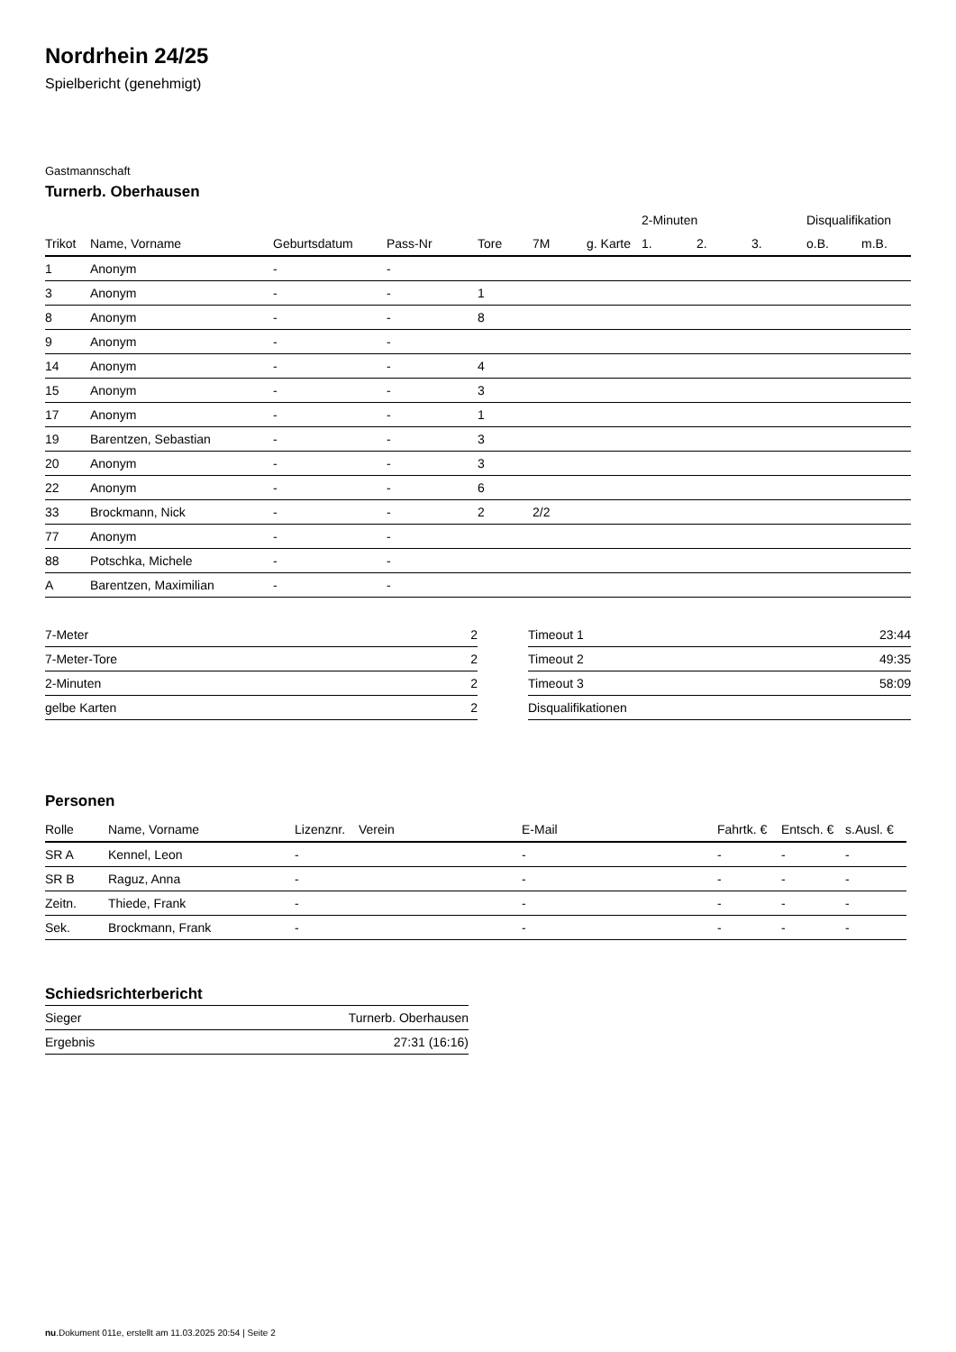Nordrhein 24/25
Spielbericht (genehmigt)
Gastmannschaft
Turnerb. Oberhausen
| | | | | | | | 2-Minuten | | | Disqualifikation | |
| --- | --- | --- | --- | --- | --- | --- | --- | --- | --- | --- | --- |
| Trikot | Name, Vorname | Geburtsdatum | Pass-Nr | Tore | 7M | g. Karte | 1. | 2. | 3. | o.B. | m.B. |
| 1 | Anonym | - | - | | | | | | | | |
| 3 | Anonym | - | - | 1 | | | | | | | |
| 8 | Anonym | - | - | 8 | | | | | | | |
| 9 | Anonym | - | - | | | | | | | | |
| 14 | Anonym | - | - | 4 | | | | | | | |
| 15 | Anonym | - | - | 3 | | | | | | | |
| 17 | Anonym | - | - | 1 | | | | | | | |
| 19 | Barentzen, Sebastian | - | - | 3 | | | | | | | |
| 20 | Anonym | - | - | 3 | | | | | | | |
| 22 | Anonym | - | - | 6 | | | | | | | |
| 33 | Brockmann, Nick | - | - | 2 | 2/2 | | | | | | |
| 77 | Anonym | - | - | | | | | | | | |
| 88 | Potschka, Michele | - | - | | | | | | | | |
| A | Barentzen, Maximilian | - | - | | | | | | | | |
| 7-Meter | 2 |
| 7-Meter-Tore | 2 |
| 2-Minuten | 2 |
| gelbe Karten | 2 |
| Timeout 1 | 23:44 |
| Timeout 2 | 49:35 |
| Timeout 3 | 58:09 |
| Disqualifikationen | |
Personen
| Rolle | Name, Vorname | Lizenznr. | Verein | E-Mail | Fahrtk. € | Entsch. € | s.Ausl. € |
| --- | --- | --- | --- | --- | --- | --- | --- |
| SR A | Kennel, Leon | - | | - | - | - | - |
| SR B | Raguz, Anna | - | | - | - | - | - |
| Zeitn. | Thiede, Frank | - | | - | - | - | - |
| Sek. | Brockmann, Frank | - | | - | - | - | - |
Schiedsrichterbericht
| Sieger | Turnerb. Oberhausen |
| Ergebnis | 27:31 (16:16) |
nu.Dokument 011e, erstellt am 11.03.2025 20:54 | Seite 2